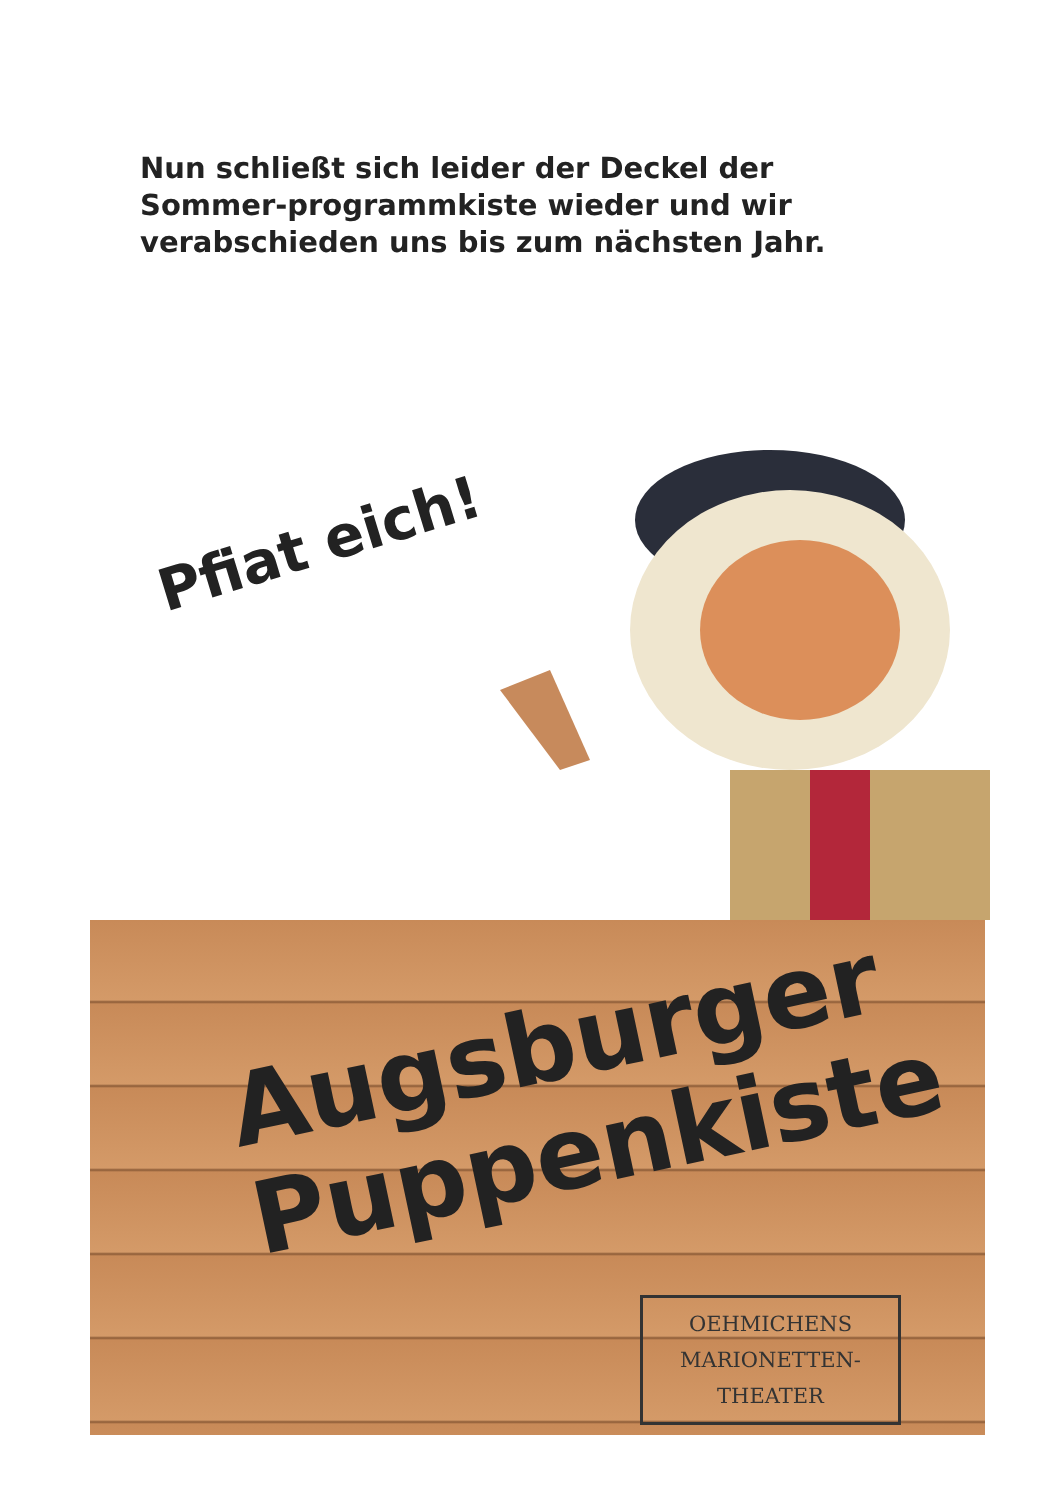Nun schließt sich leider der Deckel der Sommer-programmkiste wieder und wir verabschieden uns bis zum nächsten Jahr.
Pfiat eich!
Augsburger
Puppenkiste
OEHMICHENS
MARIONETTEN-
THEATER